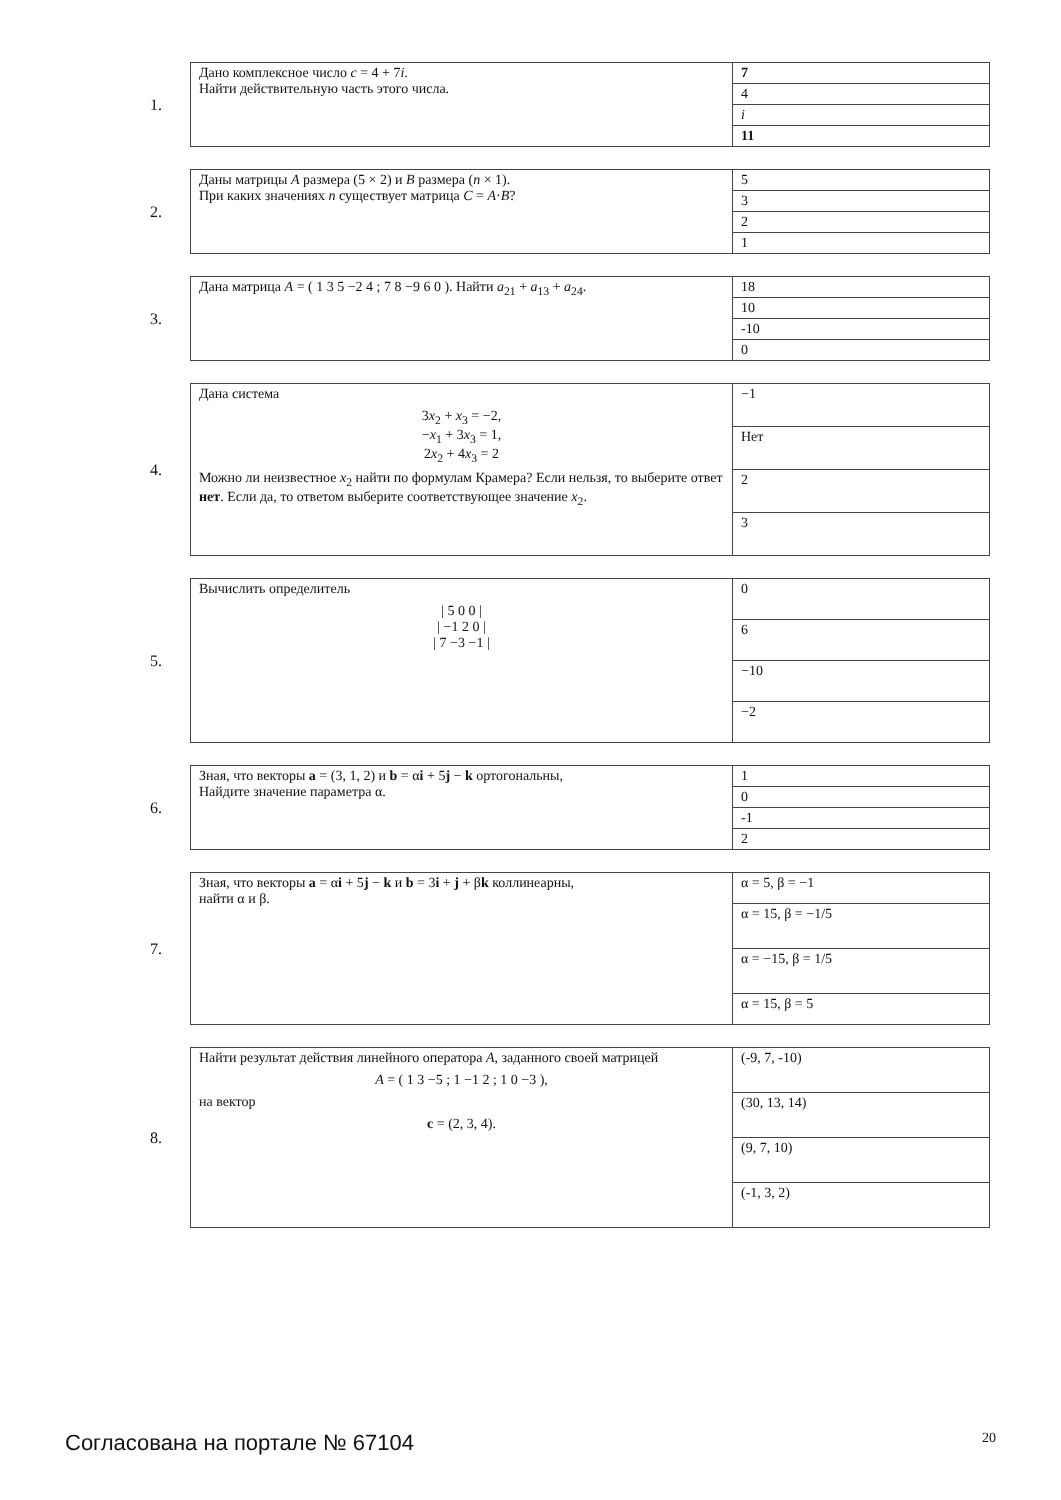1.
| Дано комплексное число c = 4 + 7 i . Найти действительную часть этого числа. | 7 |
| | 4 |
| | i |
| | 11 |
2.
| Даны матрицы A размера (5 × 2) и B размера ( n × 1). При каких значениях n существует матрица C = A · B ? | 5 |
| | 3 |
| | 2 |
| | 1 |
3.
| Дана матрица A = ( 1 3 5 −2 4 ; 7 8 −9 6 0 ). Найти a<sub>21</sub> + a<sub>13</sub> + a<sub>24</sub>. | 18 |
| | 10 |
| | -10 |
| | 0 |
4.
| Дана система 3 x<sub>2</sub> + x<sub>3</sub> = −2, − x<sub>1</sub> + 3 x<sub>3</sub> = 1, 2 x<sub>2</sub> + 4 x<sub>3</sub> = 2 Можно ли неизвестное x<sub>2</sub> найти по формулам Крамера? Если нельзя, то выберите ответ нет . Если да, то ответом выберите соответствующее значение x<sub>2</sub>. | −1 |
| | Нет |
| | 2 |
| | 3 |
5.
| Вычислить определитель / 5 0 0 / / −1 2 0 / / 7 −3 −1 / | 0 |
| | 6 |
| | −10 |
| | −2 |
6.
| Зная, что векторы a = (3, 1, 2) и b = α i + 5 j − k ортогональны, Найдите значение параметра α. | 1 |
| | 0 |
| | -1 |
| | 2 |
7.
| Зная, что векторы a = α i + 5 j − k и b = 3 i + j + β k коллинеарны, найти α и β. | α = 5, β = −1 |
| | α = 15, β = −1/5 |
| | α = −15, β = 1/5 |
| | α = 15, β = 5 |
8.
| Найти результат действия линейного оператора A , заданного своей матрицей A = ( 1 3 −5 ; 1 −1 2 ; 1 0 −3 ), на вектор c = (2, 3, 4). | (-9, 7, -10) |
| | (30, 13, 14) |
| | (9, 7, 10) |
| | (-1, 3, 2) |
Согласована на портале № 67104 20